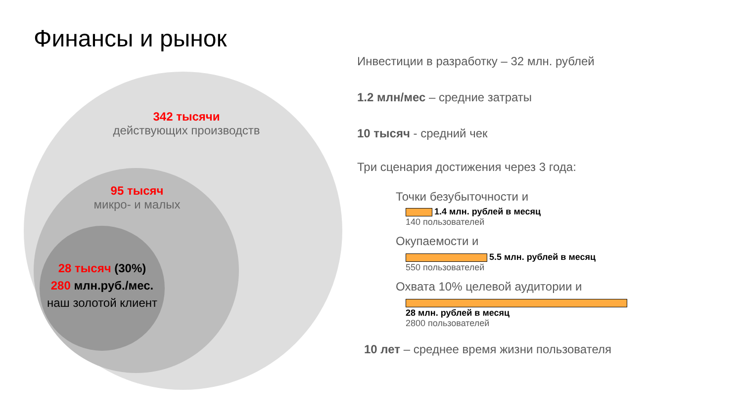Финансы и рынок
342 тысячи
действующих производств
95 тысяч
микро- и малых
28 тысяч (30%)
280 млн.руб./мес.
наш золотой клиент
Инвестиции в разработку – 32 млн. рублей
1.2 млн/мес – средние затраты
10 тысяч - средний чек
Три сценария достижения через 3 года:
Точки безубыточности и
1.4 млн. рублей в месяц
140 пользователей
Окупаемости и
5.5 млн. рублей в месяц
550 пользователей
Охвата 10% целевой аудитории и
28 млн. рублей в месяц
2800 пользователей
10 лет – среднее время жизни пользователя